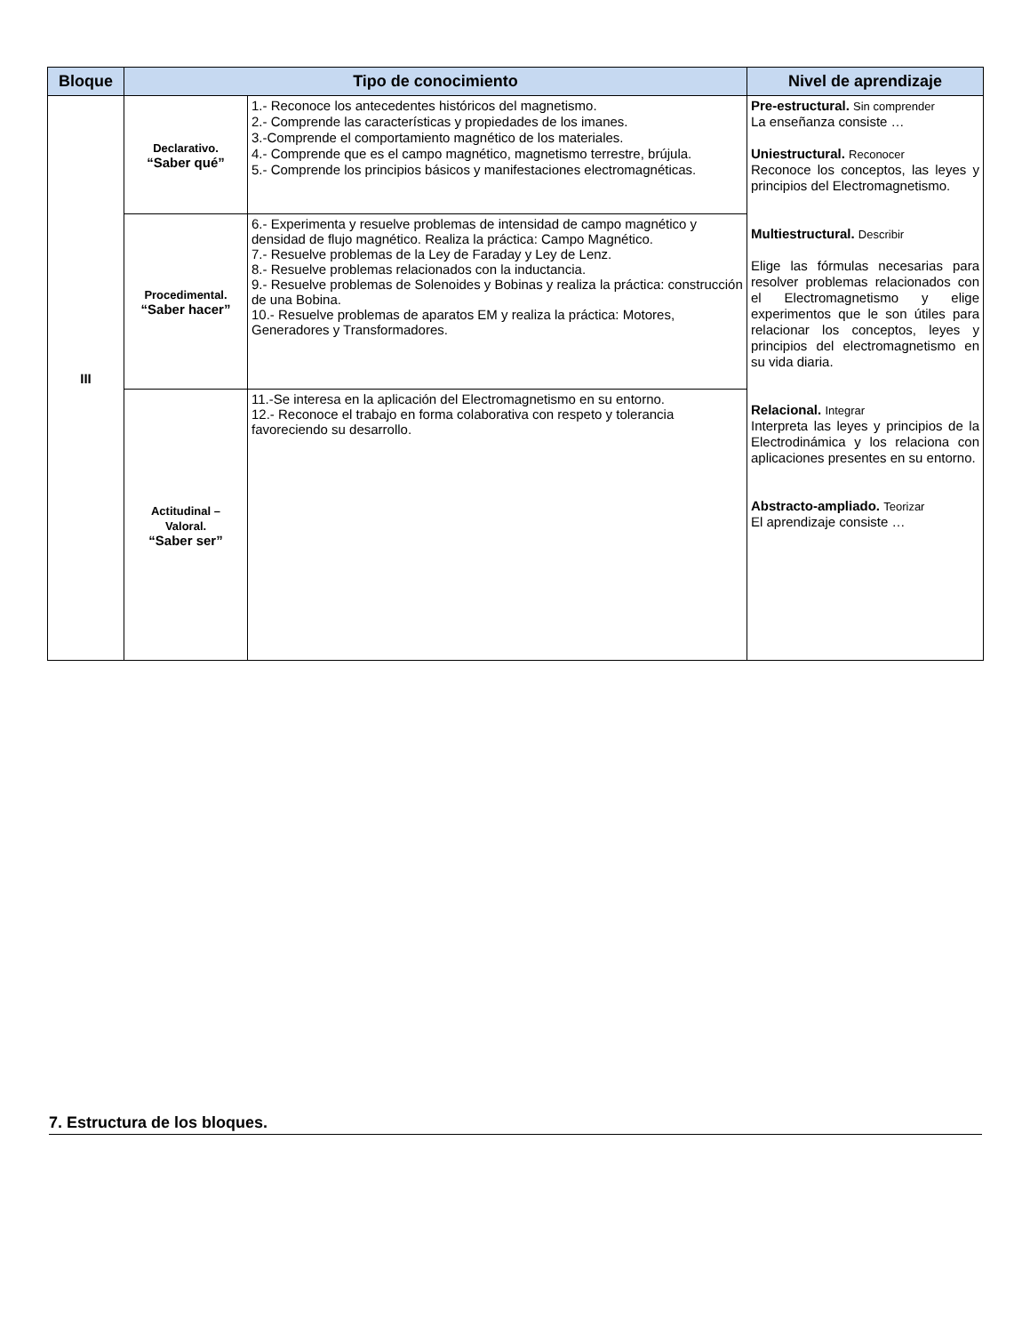| Bloque | Tipo de conocimiento | | Nivel de aprendizaje |
| --- | --- | --- | --- |
| III | Declarativo. “Saber qué” | 1.- Reconoce los antecedentes históricos del magnetismo. 2.- Comprende las características y propiedades de los imanes. 3.-Comprende el comportamiento magnético de los materiales. 4.- Comprende que es el campo magnético, magnetismo terrestre, brújula. 5.- Comprende los principios básicos y manifestaciones electromagnéticas. | Pre-estructural. Sin comprender La enseñanza consiste … Uniestructural. Reconocer Reconoce los conceptos, las leyes y principios del Electromagnetismo. Multiestructural. Describir Elige las fórmulas necesarias para resolver problemas relacionados con el Electromagnetismo y elige experimentos que le son útiles para relacionar los conceptos, leyes y principios del electromagnetismo en su vida diaria. Relacional. Integrar Interpreta las leyes y principios de la Electrodinámica y los relaciona con aplicaciones presentes en su entorno. Abstracto-ampliado. Teorizar El aprendizaje consiste … |
| | Procedimental. “Saber hacer” | 6.- Experimenta y resuelve problemas de intensidad de campo magnético y densidad de flujo magnético. Realiza la práctica: Campo Magnético. 7.- Resuelve problemas de la Ley de Faraday y Ley de Lenz. 8.- Resuelve problemas relacionados con la inductancia. 9.- Resuelve problemas de Solenoides y Bobinas y realiza la práctica: construcción de una Bobina. 10.- Resuelve problemas de aparatos EM y realiza la práctica: Motores, Generadores y Transformadores. | |
| | Actitudinal – Valoral. “Saber ser” | 11.-Se interesa en la aplicación del Electromagnetismo en su entorno. 12.- Reconoce el trabajo en forma colaborativa con respeto y tolerancia favoreciendo su desarrollo. | |
7. Estructura de los bloques.